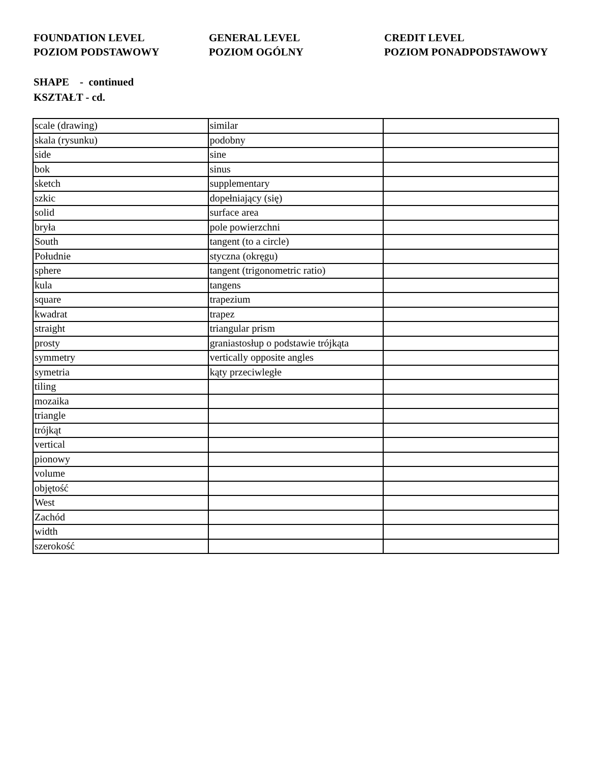FOUNDATION LEVEL
POZIOM PODSTAWOWY
GENERAL LEVEL
POZIOM OGÓLNY
CREDIT LEVEL
POZIOM PONADPODSTAWOWY
SHAPE - continued
KSZTAŁT - cd.
| scale (drawing) | similar | |
| skala (rysunku) | podobny | |
| side | sine | |
| bok | sinus | |
| sketch | supplementary | |
| szkic | dopełniający (się) | |
| solid | surface area | |
| bryła | pole powierzchni | |
| South | tangent (to a circle) | |
| Południe | styczna (okręgu) | |
| sphere | tangent (trigonometric ratio) | |
| kula | tangens | |
| square | trapezium | |
| kwadrat | trapez | |
| straight | triangular prism | |
| prosty | graniastosłup o podstawie trójkąta | |
| symmetry | vertically opposite angles | |
| symetria | kąty przeciwległe | |
| tiling | | |
| mozaika | | |
| triangle | | |
| trójkąt | | |
| vertical | | |
| pionowy | | |
| volume | | |
| objętość | | |
| West | | |
| Zachód | | |
| width | | |
| szerokość | | |